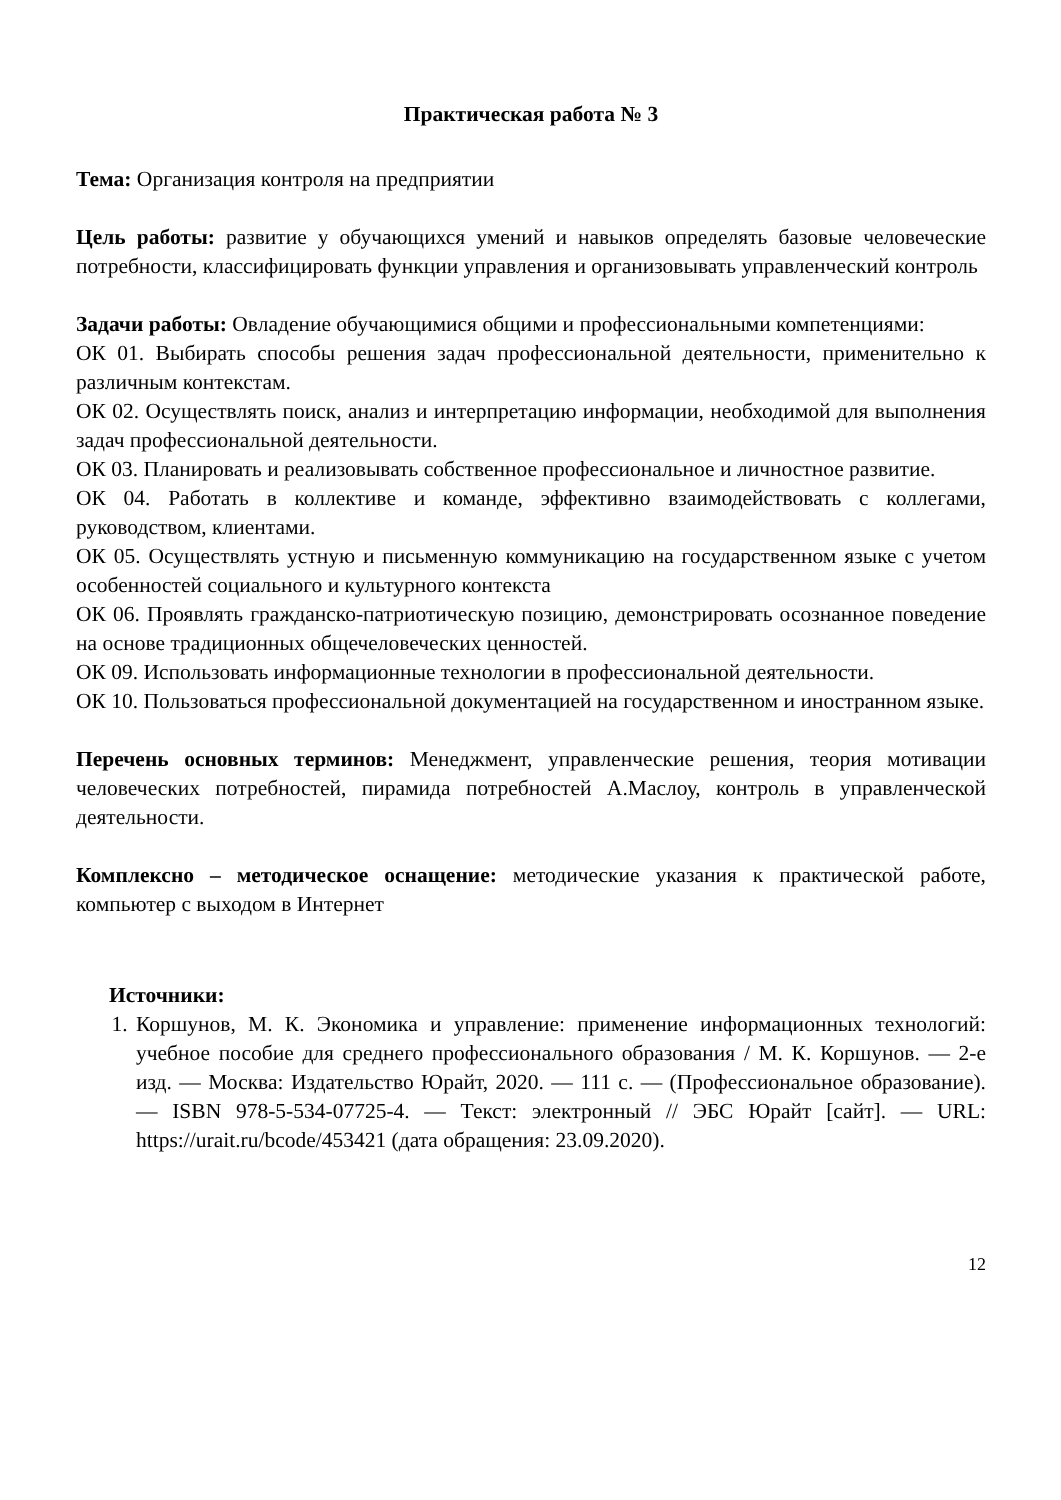Практическая работа № 3
Тема: Организация контроля на предприятии
Цель работы: развитие у обучающихся умений и навыков определять базовые человеческие потребности, классифицировать функции управления и организовывать управленческий контроль
Задачи работы: Овладение обучающимися общими и профессиональными компетенциями:
ОК 01. Выбирать способы решения задач профессиональной деятельности, применительно к различным контекстам.
ОК 02. Осуществлять поиск, анализ и интерпретацию информации, необходимой для выполнения задач профессиональной деятельности.
ОК 03. Планировать и реализовывать собственное профессиональное и личностное развитие.
ОК 04. Работать в коллективе и команде, эффективно взаимодействовать с коллегами, руководством, клиентами.
ОК 05. Осуществлять устную и письменную коммуникацию на государственном языке с учетом особенностей социального и культурного контекста
ОК 06. Проявлять гражданско-патриотическую позицию, демонстрировать осознанное поведение на основе традиционных общечеловеческих ценностей.
ОК 09. Использовать информационные технологии в профессиональной деятельности.
ОК 10. Пользоваться профессиональной документацией на государственном и иностранном языке.
Перечень основных терминов: Менеджмент, управленческие решения, теория мотивации человеческих потребностей, пирамида потребностей А.Маслоу, контроль в управленческой деятельности.
Комплексно – методическое оснащение: методические указания к практической работе, компьютер с выходом в Интернет
Источники:
1. Коршунов, М. К. Экономика и управление: применение информационных технологий: учебное пособие для среднего профессионального образования / М. К. Коршунов. — 2-е изд. — Москва: Издательство Юрайт, 2020. — 111 с. — (Профессиональное образование). — ISBN 978-5-534-07725-4. — Текст: электронный // ЭБС Юрайт [сайт]. — URL: https://urait.ru/bcode/453421 (дата обращения: 23.09.2020).
12